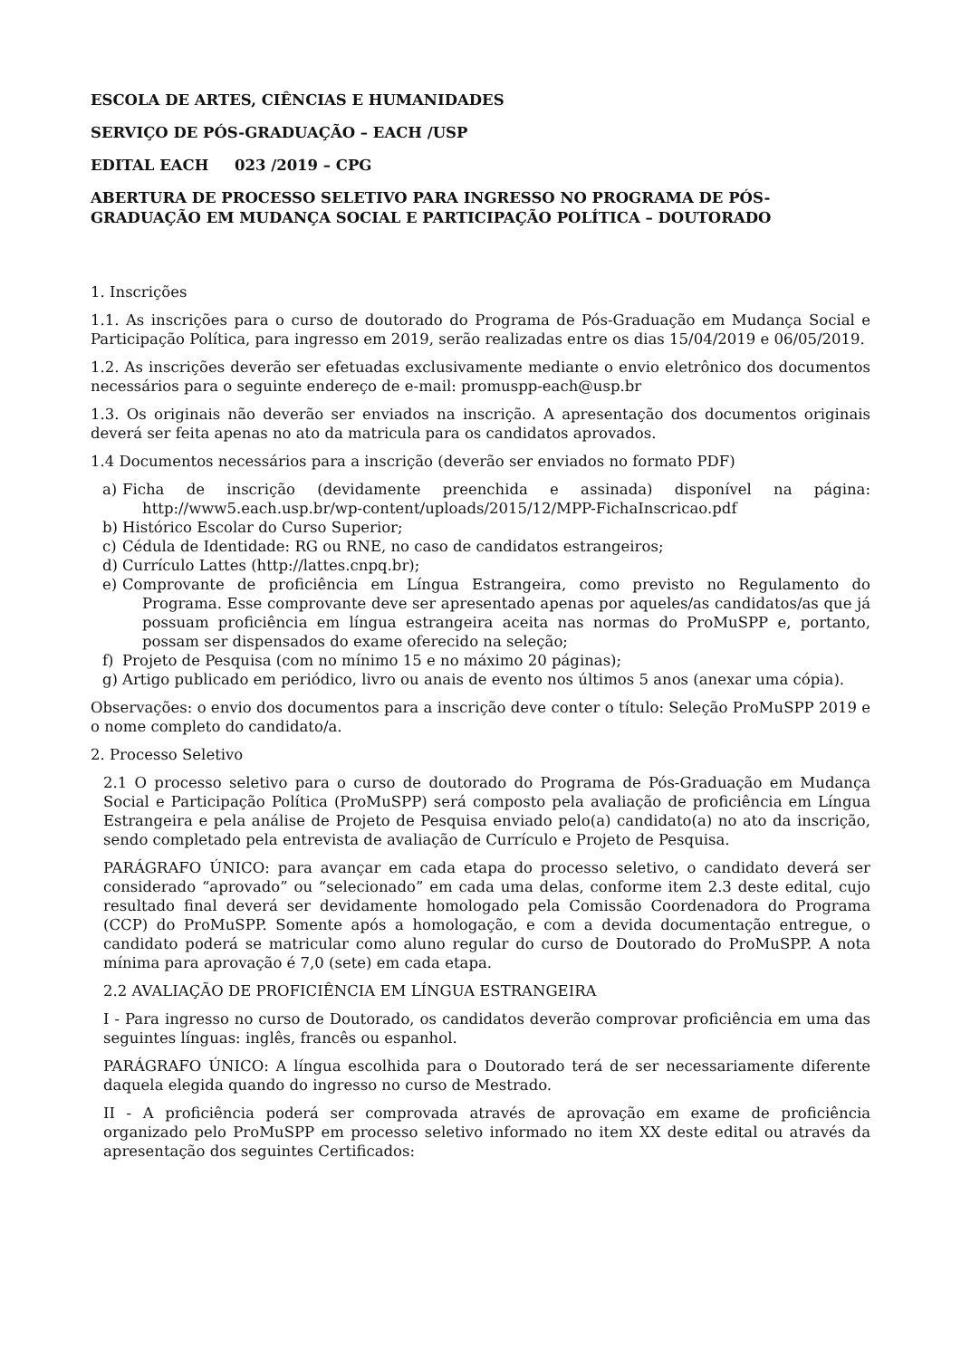ESCOLA DE ARTES, CIÊNCIAS E HUMANIDADES
SERVIÇO DE PÓS-GRADUAÇÃO – EACH /USP
EDITAL EACH 023 /2019 – CPG
ABERTURA DE PROCESSO SELETIVO PARA INGRESSO NO PROGRAMA DE PÓS-GRADUAÇÃO EM MUDANÇA SOCIAL E PARTICIPAÇÃO POLÍTICA – DOUTORADO
1. Inscrições
1.1. As inscrições para o curso de doutorado do Programa de Pós-Graduação em Mudança Social e Participação Política, para ingresso em 2019, serão realizadas entre os dias 15/04/2019 e 06/05/2019.
1.2. As inscrições deverão ser efetuadas exclusivamente mediante o envio eletrônico dos documentos necessários para o seguinte endereço de e-mail: promuspp-each@usp.br
1.3. Os originais não deverão ser enviados na inscrição. A apresentação dos documentos originais deverá ser feita apenas no ato da matricula para os candidatos aprovados.
1.4 Documentos necessários para a inscrição (deverão ser enviados no formato PDF)
a) Ficha de inscrição (devidamente preenchida e assinada) disponível na página: http://www5.each.usp.br/wp-content/uploads/2015/12/MPP-FichaInscricao.pdf
b) Histórico Escolar do Curso Superior;
c) Cédula de Identidade: RG ou RNE, no caso de candidatos estrangeiros;
d) Currículo Lattes (http://lattes.cnpq.br);
e) Comprovante de proficiência em Língua Estrangeira, como previsto no Regulamento do Programa. Esse comprovante deve ser apresentado apenas por aqueles/as candidatos/as que já possuam proficiência em língua estrangeira aceita nas normas do ProMuSPP e, portanto, possam ser dispensados do exame oferecido na seleção;
f) Projeto de Pesquisa (com no mínimo 15 e no máximo 20 páginas);
g) Artigo publicado em periódico, livro ou anais de evento nos últimos 5 anos (anexar uma cópia).
Observações: o envio dos documentos para a inscrição deve conter o título: Seleção ProMuSPP 2019 e o nome completo do candidato/a.
2. Processo Seletivo
2.1 O processo seletivo para o curso de doutorado do Programa de Pós-Graduação em Mudança Social e Participação Política (ProMuSPP) será composto pela avaliação de proficiência em Língua Estrangeira e pela análise de Projeto de Pesquisa enviado pelo(a) candidato(a) no ato da inscrição, sendo completado pela entrevista de avaliação de Currículo e Projeto de Pesquisa.
PARÁGRAFO ÚNICO: para avançar em cada etapa do processo seletivo, o candidato deverá ser considerado “aprovado” ou “selecionado” em cada uma delas, conforme item 2.3 deste edital, cujo resultado final deverá ser devidamente homologado pela Comissão Coordenadora do Programa (CCP) do ProMuSPP. Somente após a homologação, e com a devida documentação entregue, o candidato poderá se matricular como aluno regular do curso de Doutorado do ProMuSPP. A nota mínima para aprovação é 7,0 (sete) em cada etapa.
2.2 AVALIAÇÃO DE PROFICIÊNCIA EM LÍNGUA ESTRANGEIRA
I - Para ingresso no curso de Doutorado, os candidatos deverão comprovar proficiência em uma das seguintes línguas: inglês, francês ou espanhol.
PARÁGRAFO ÚNICO: A língua escolhida para o Doutorado terá de ser necessariamente diferente daquela elegida quando do ingresso no curso de Mestrado.
II - A proficiência poderá ser comprovada através de aprovação em exame de proficiência organizado pelo ProMuSPP em processo seletivo informado no item XX deste edital ou através da apresentação dos seguintes Certificados: